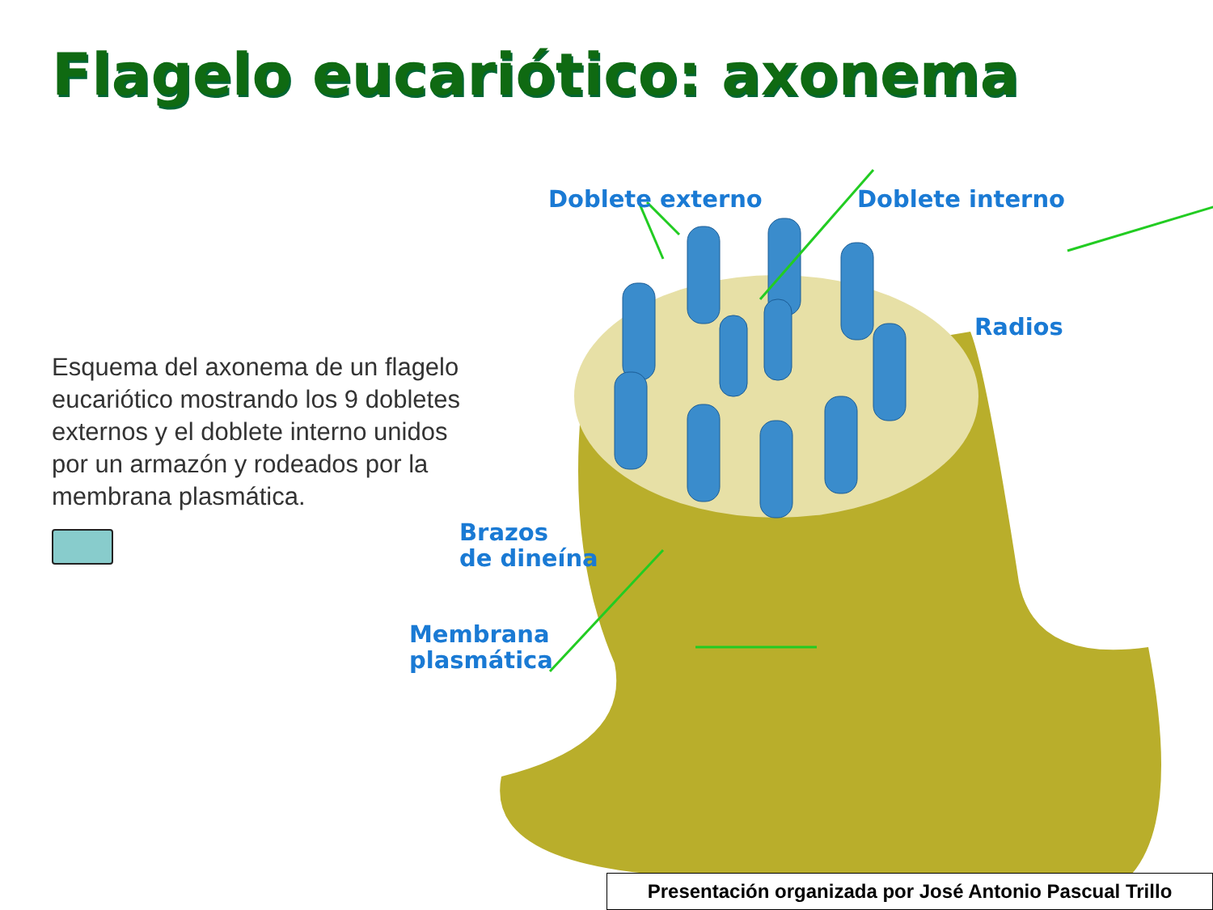Flagelo eucariótico: axonema
Esquema del axonema de un flagelo eucariótico mostrando los 9 dobletes externos y el doblete interno unidos por un armazón y rodeados por la membrana plasmática.
Doblete externo Doblete interno
Radios
Brazos
de dineína
Membrana
plasmática
Presentación organizada por José Antonio Pascual Trillo